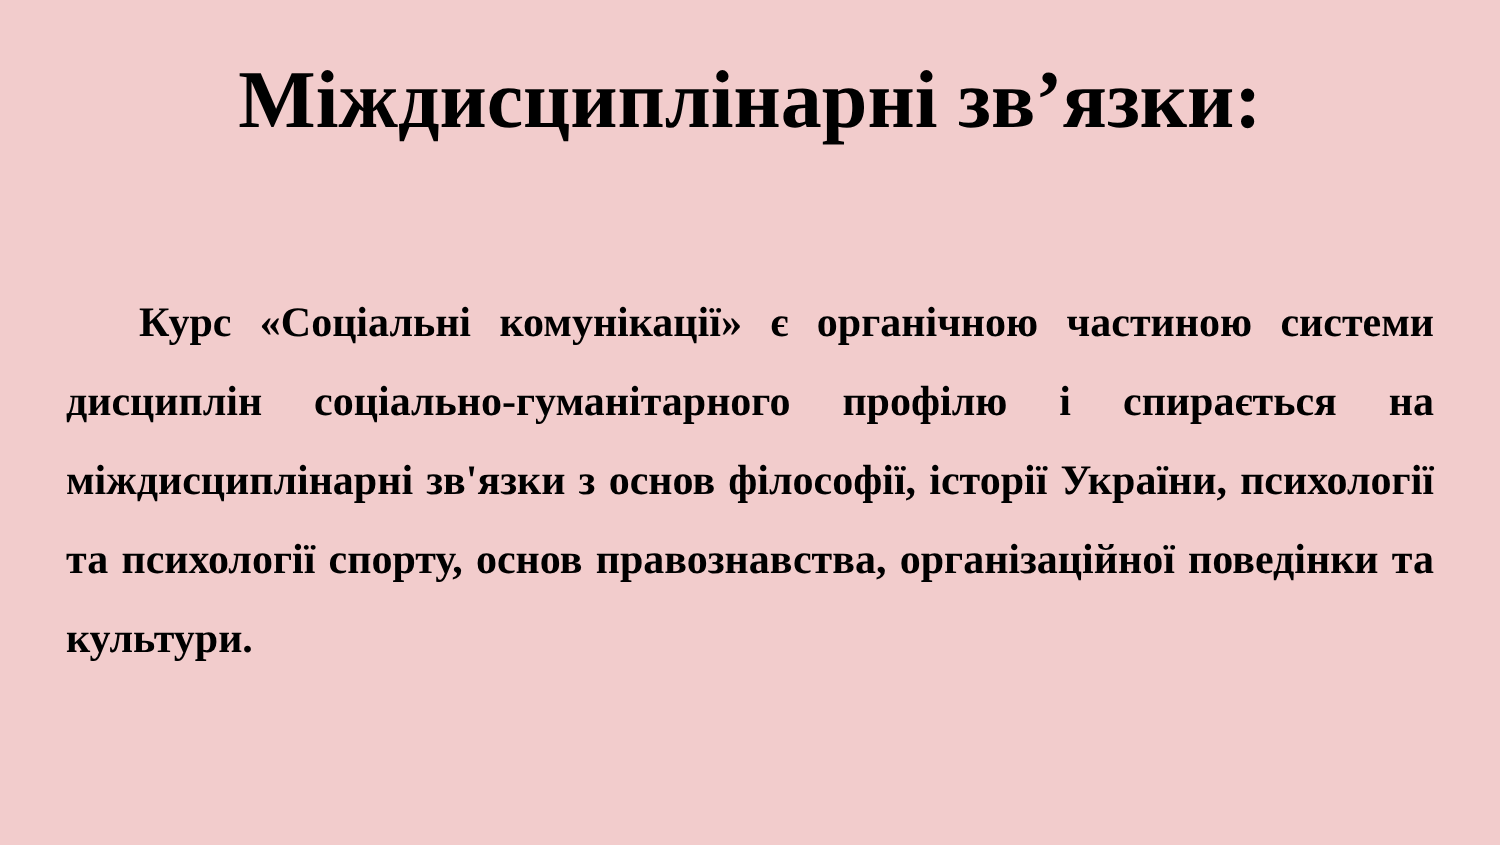Міждисциплінарні зв’язки:
Курс «Соціальні комунікації» є органічною частиною системи дисциплін соціально-гуманітарного профілю і спирається на міждисциплінарні зв'язки з основ філософії, історії України, психології та психології спорту, основ правознавства, організаційної поведінки та культури.